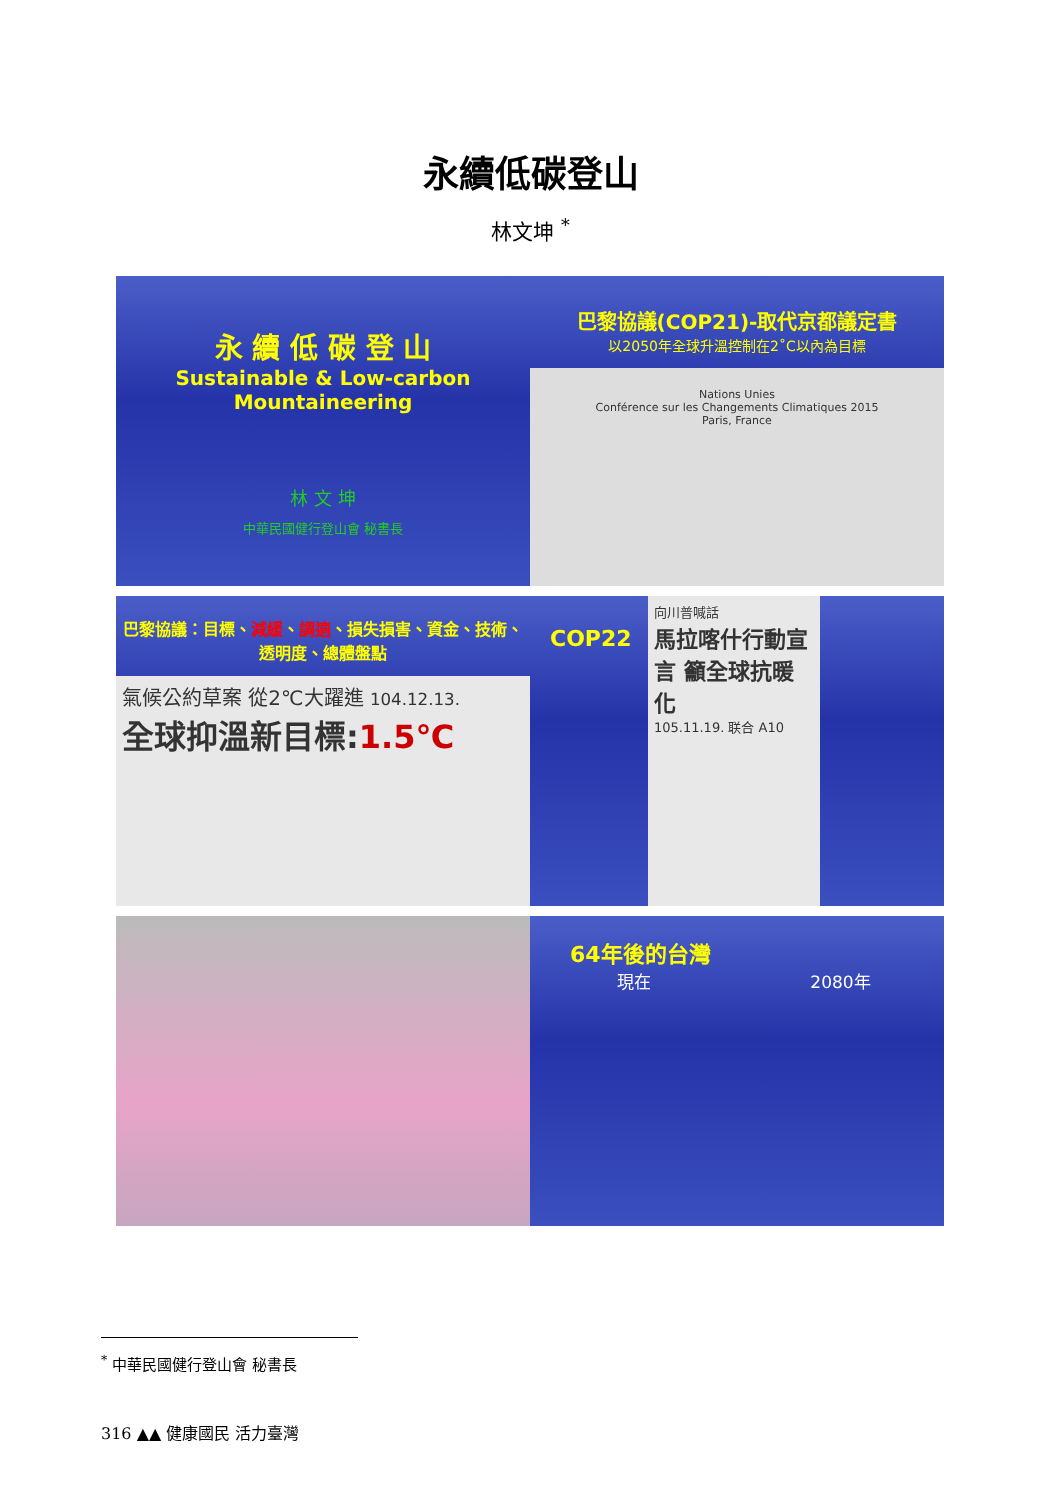永續低碳登山
林文坤 <sup>*</sup>
永 續 低 碳 登 山
Sustainable & Low-carbon
Mountaineering
林 文 坤
中華民國健行登山會 秘書長
巴黎協議(COP21)-取代京都議定書
以2050年全球升溫控制在2˚C以內為目標
Nations Unies
Conférence sur les Changements Climatiques 2015
Paris, France
巴黎協議：目標、減緩、調適、損失損害、資金、技術、透明度、總體盤點
氣候公約草案 從2℃大躍進 104.12.13.
全球抑溫新目標:1.5℃
COP22
向川普喊話
馬拉喀什行動宣言 籲全球抗暖化
105.11.19. 联合 A10
64年後的台灣
現在 2080年
<sup>*</sup> 中華民國健行登山會 秘書長
316 ▲▲ 健康國民 活力臺灣